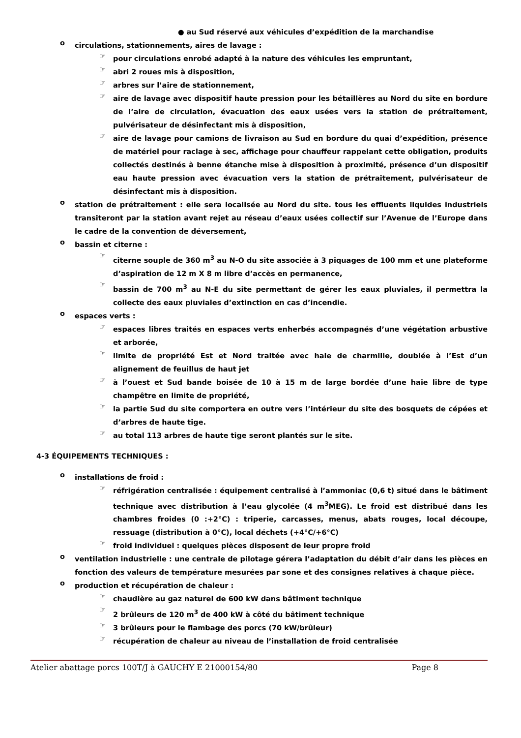● au Sud réservé aux véhicules d’expédition de la marchandise
o
circulations, stationnements, aires de lavage :
☞
pour circulations enrobé adapté à la nature des véhicules les empruntant,
☞
abri 2 roues mis à disposition,
☞
arbres sur l’aire de stationnement,
☞
aire de lavage avec dispositif haute pression pour les bétaillères au Nord du site en bordure de l’aire de circulation, évacuation des eaux usées vers la station de prétraitement, pulvérisateur de désinfectant mis à disposition,
☞
aire de lavage pour camions de livraison au Sud en bordure du quai d’expédition, présence de matériel pour raclage à sec, affichage pour chauffeur rappelant cette obligation, produits collectés destinés à benne étanche mise à disposition à proximité, présence d’un dispositif eau haute pression avec évacuation vers la station de prétraitement, pulvérisateur de désinfectant mis à disposition.
o
station de prétraitement : elle sera localisée au Nord du site. tous les effluents liquides industriels transiteront par la station avant rejet au réseau d’eaux usées collectif sur l’Avenue de l’Europe dans le cadre de la convention de déversement,
o
bassin et citerne :
☞
citerne souple de 360 m<sup>3</sup> au N-O du site associée à 3 piquages de 100 mm et une plateforme d’aspiration de 12 m X 8 m libre d’accès en permanence,
☞
bassin de 700 m<sup>3</sup> au N-E du site permettant de gérer les eaux pluviales, il permettra la collecte des eaux pluviales d’extinction en cas d’incendie.
o
espaces verts :
☞
espaces libres traités en espaces verts enherbés accompagnés d’une végétation arbustive et arborée,
☞
limite de propriété Est et Nord traitée avec haie de charmille, doublée à l’Est d’un alignement de feuillus de haut jet
☞
à l’ouest et Sud bande boisée de 10 à 15 m de large bordée d’une haie libre de type champêtre en limite de propriété,
☞
la partie Sud du site comportera en outre vers l’intérieur du site des bosquets de cépées et d’arbres de haute tige.
☞
au total 113 arbres de haute tige seront plantés sur le site.
4-3 ÉQUIPEMENTS TECHNIQUES :
o
installations de froid :
☞
réfrigération centralisée : équipement centralisé à l’ammoniac (0,6 t) situé dans le bâtiment technique avec distribution à l’eau glycolée (4 m<sup>3</sup>MEG). Le froid est distribué dans les chambres froides (0 :+2°C) : triperie, carcasses, menus, abats rouges, local découpe, ressuage (distribution à 0°C), local déchets (+4°C/+6°C)
☞
froid individuel : quelques pièces disposent de leur propre froid
o
ventilation industrielle : une centrale de pilotage gérera l’adaptation du débit d’air dans les pièces en fonction des valeurs de température mesurées par sone et des consignes relatives à chaque pièce.
o
production et récupération de chaleur :
☞
chaudière au gaz naturel de 600 kW dans bâtiment technique
☞
2 brûleurs de 120 m<sup>3</sup> de 400 kW à côté du bâtiment technique
☞
3 brûleurs pour le flambage des porcs (70 kW/brûleur)
☞
récupération de chaleur au niveau de l’installation de froid centralisée
Atelier abattage porcs 100T/J à GAUCHY E 21000154/80 Page 8